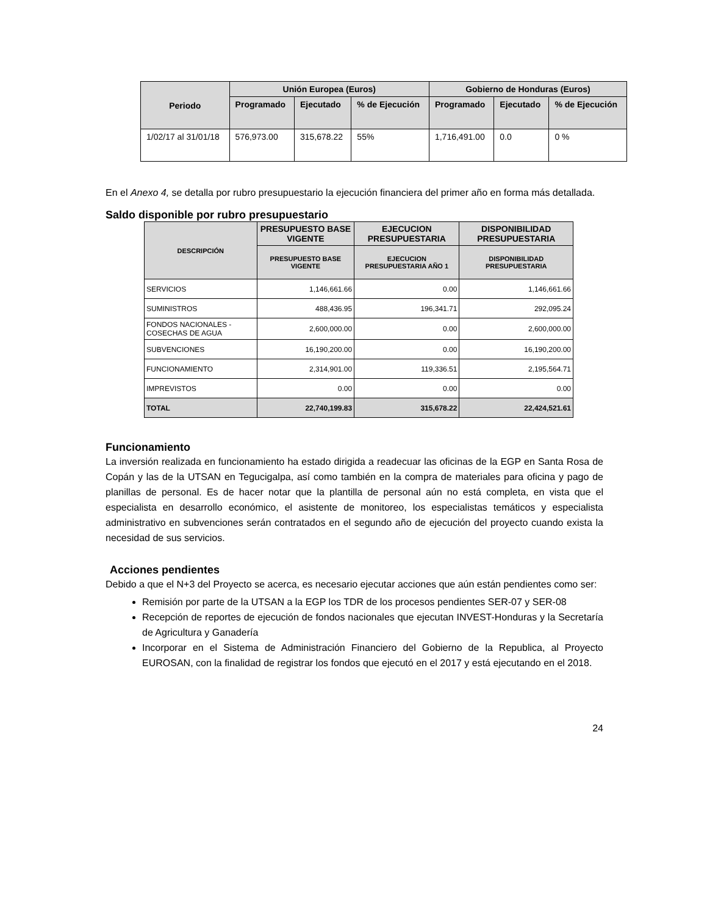| Periodo | Unión Europea (Euros) | | | Gobierno de Honduras (Euros) | | |
| --- | --- | --- | --- | --- | --- | --- |
| | Programado | Ejecutado | % de Ejecución | Programado | Ejecutado | % de Ejecución |
| 1/02/17 al 31/01/18 | 576,973.00 | 315,678.22 | 55% | 1,716,491.00 | 0.0 | 0 % |
En el Anexo 4, se detalla por rubro presupuestario la ejecución financiera del primer año en forma más detallada.
Saldo disponible por rubro presupuestario
| DESCRIPCIÓN | PRESUPUESTO BASE VIGENTE | EJECUCION PRESUPUESTARIA | DISPONIBILIDAD PRESUPUESTARIA |
| --- | --- | --- | --- |
| | PRESUPUESTO BASE VIGENTE | EJECUCION PRESUPUESTARIA AÑO 1 | DISPONIBILIDAD PRESUPUESTARIA |
| SERVICIOS | 1,146,661.66 | 0.00 | 1,146,661.66 |
| SUMINISTROS | 488,436.95 | 196,341.71 | 292,095.24 |
| FONDOS NACIONALES - COSECHAS DE AGUA | 2,600,000.00 | 0.00 | 2,600,000.00 |
| SUBVENCIONES | 16,190,200.00 | 0.00 | 16,190,200.00 |
| FUNCIONAMIENTO | 2,314,901.00 | 119,336.51 | 2,195,564.71 |
| IMPREVISTOS | 0.00 | 0.00 | 0.00 |
| TOTAL | 22,740,199.83 | 315,678.22 | 22,424,521.61 |
Funcionamiento
La inversión realizada en funcionamiento ha estado dirigida a readecuar las oficinas de la EGP en Santa Rosa de Copán y las de la UTSAN en Tegucigalpa, así como también en la compra de materiales para oficina y pago de planillas de personal. Es de hacer notar que la plantilla de personal aún no está completa, en vista que el especialista en desarrollo económico, el asistente de monitoreo, los especialistas temáticos y especialista administrativo en subvenciones serán contratados en el segundo año de ejecución del proyecto cuando exista la necesidad de sus servicios.
Acciones pendientes
Debido a que el N+3 del Proyecto se acerca, es necesario ejecutar acciones que aún están pendientes como ser:
Remisión por parte de la UTSAN a la EGP los TDR de los procesos pendientes SER-07 y SER-08
Recepción de reportes de ejecución de fondos nacionales que ejecutan INVEST-Honduras y la Secretaría de Agricultura y Ganadería
Incorporar en el Sistema de Administración Financiero del Gobierno de la Republica, al Proyecto EUROSAN, con la finalidad de registrar los fondos que ejecutó en el 2017 y está ejecutando en el 2018.
24